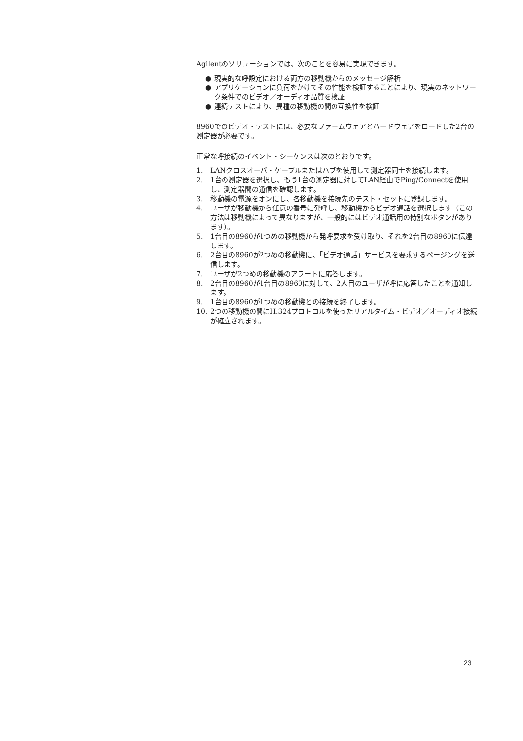Agilentのソリューションでは、次のことを容易に実現できます。
● 現実的な呼設定における両方の移動機からのメッセージ解析
● アプリケーションに負荷をかけてその性能を検証することにより、現実のネットワーク条件でのビデオ／オーディオ品質を検証
● 連続テストにより、異種の移動機の間の互換性を検証
8960でのビデオ・テストには、必要なファームウェアとハードウェアをロードした2台の測定器が必要です。
正常な呼接続のイベント・シーケンスは次のとおりです。
1. LANクロスオーバ・ケーブルまたはハブを使用して測定器同士を接続します。
2. 1台の測定器を選択し、もう1台の測定器に対してLAN経由でPing/Connectを使用し、測定器間の通信を確認します。
3. 移動機の電源をオンにし、各移動機を接続先のテスト・セットに登録します。
4. ユーザが移動機から任意の番号に発呼し、移動機からビデオ通話を選択します（この方法は移動機によって異なりますが、一般的にはビデオ通話用の特別なボタンがあります）。
5. 1台目の8960が1つめの移動機から発呼要求を受け取り、それを2台目の8960に伝達します。
6. 2台目の8960が2つめの移動機に、「ビデオ通話」サービスを要求するページングを送信します。
7. ユーザが2つめの移動機のアラートに応答します。
8. 2台目の8960が1台目の8960に対して、2人目のユーザが呼に応答したことを通知します。
9. 1台目の8960が1つめの移動機との接続を終了します。
10. 2つの移動機の間にH.324プロトコルを使ったリアルタイム・ビデオ／オーディオ接続が確立されます。
23